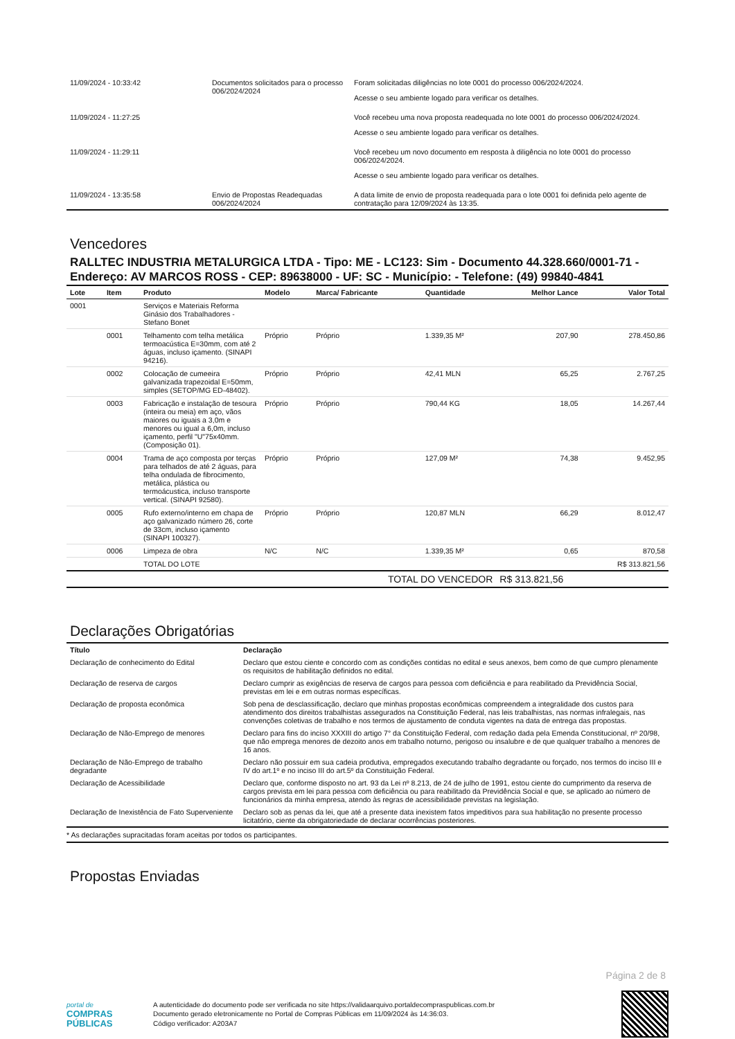| 11/09/2024 - 10:33:42 | Documentos solicitados para o processo 006/2024/2024 | Foram solicitadas diligências no lote 0001 do processo 006/2024/2024. Acesse o seu ambiente logado para verificar os detalhes. |
| 11/09/2024 - 11:27:25 | | Você recebeu uma nova proposta readequada no lote 0001 do processo 006/2024/2024. Acesse o seu ambiente logado para verificar os detalhes. |
| 11/09/2024 - 11:29:11 | | Você recebeu um novo documento em resposta à diligência no lote 0001 do processo 006/2024/2024. Acesse o seu ambiente logado para verificar os detalhes. |
| 11/09/2024 - 13:35:58 | Envio de Propostas Readequadas 006/2024/2024 | A data limite de envio de proposta readequada para o lote 0001 foi definida pelo agente de contratação para 12/09/2024 às 13:35. |
Vencedores
RALLTEC INDUSTRIA METALURGICA LTDA - Tipo: ME - LC123: Sim - Documento 44.328.660/0001-71 - Endereço: AV MARCOS ROSS - CEP: 89638000 - UF: SC - Município: - Telefone: (49) 99840-4841
| Lote | Item | Produto | Modelo | Marca/ Fabricante | Quantidade | Melhor Lance | Valor Total |
| --- | --- | --- | --- | --- | --- | --- | --- |
| 0001 | | Serviços e Materiais Reforma Ginásio dos Trabalhadores - Stefano Bonet | | | | | |
| | 0001 | Telhamento com telha metálica termoacústica E=30mm, com até 2 águas, incluso içamento. (SINAPI 94216). | Próprio | Próprio | 1.339,35 M² | 207,90 | 278.450,86 |
| | 0002 | Colocação de cumeeira galvanizada trapezoidal E=50mm, simples (SETOP/MG ED-48402). | Próprio | Próprio | 42,41 MLN | 65,25 | 2.767,25 |
| | 0003 | Fabricação e instalação de tesoura (inteira ou meia) em aço, vãos maiores ou iguais a 3,0m e menores ou igual a 6,0m, incluso içamento, perfil "U"75x40mm. (Composição 01). | Próprio | Próprio | 790,44 KG | 18,05 | 14.267,44 |
| | 0004 | Trama de aço composta por terças para telhados de até 2 águas, para telha ondulada de fibrocimento, metálica, plástica ou termoácustica, incluso transporte vertical. (SINAPI 92580). | Próprio | Próprio | 127,09 M² | 74,38 | 9.452,95 |
| | 0005 | Rufo externo/interno em chapa de aço galvanizado número 26, corte de 33cm, incluso içamento (SINAPI 100327). | Próprio | Próprio | 120,87 MLN | 66,29 | 8.012,47 |
| | 0006 | Limpeza de obra | N/C | N/C | 1.339,35 M² | 0,65 | 870,58 |
| | | TOTAL DO LOTE | | | | | R$ 313.821,56 |
| TOTAL DO VENCEDOR | | | | | | R$ 313.821,56 | |
Declarações Obrigatórias
| Título | Declaração |
| --- | --- |
| Declaração de conhecimento do Edital | Declaro que estou ciente e concordo com as condições contidas no edital e seus anexos, bem como de que cumpro plenamente os requisitos de habilitação definidos no edital. |
| Declaração de reserva de cargos | Declaro cumprir as exigências de reserva de cargos para pessoa com deficiência e para reabilitado da Previdência Social, previstas em lei e em outras normas específicas. |
| Declaração de proposta econômica | Sob pena de desclassificação, declaro que minhas propostas econômicas compreendem a integralidade dos custos para atendimento dos direitos trabalhistas assegurados na Constituição Federal, nas leis trabalhistas, nas normas infralegais, nas convenções coletivas de trabalho e nos termos de ajustamento de conduta vigentes na data de entrega das propostas. |
| Declaração de Não-Emprego de menores | Declaro para fins do inciso XXXIII do artigo 7° da Constituição Federal, com redação dada pela Emenda Constitucional, nº 20/98, que não emprega menores de dezoito anos em trabalho noturno, perigoso ou insalubre e de que qualquer trabalho a menores de 16 anos. |
| Declaração de Não-Emprego de trabalho degradante | Declaro não possuir em sua cadeia produtiva, empregados executando trabalho degradante ou forçado, nos termos do inciso III e IV do art.1º e no inciso III do art.5º da Constituição Federal. |
| Declaração de Acessibilidade | Declaro que, conforme disposto no art. 93 da Lei nº 8.213, de 24 de julho de 1991, estou ciente do cumprimento da reserva de cargos prevista em lei para pessoa com deficiência ou para reabilitado da Previdência Social e que, se aplicado ao número de funcionários da minha empresa, atendo às regras de acessibilidade previstas na legislação. |
| Declaração de Inexistência de Fato Superveniente | Declaro sob as penas da lei, que até a presente data inexistem fatos impeditivos para sua habilitação no presente processo licitatório, ciente da obrigatoriedade de declarar ocorrências posteriores. |
* As declarações supracitadas foram aceitas por todos os participantes.
Propostas Enviadas
Página 2 de 8
portal de
COMPRAS
PÚBLICAS
A autenticidade do documento pode ser verificada no site https://validaarquivo.portaldecompraspublicas.com.br
Documento gerado eletronicamente no Portal de Compras Públicas em 11/09/2024 às 14:36:03.
Código verificador: A203A7